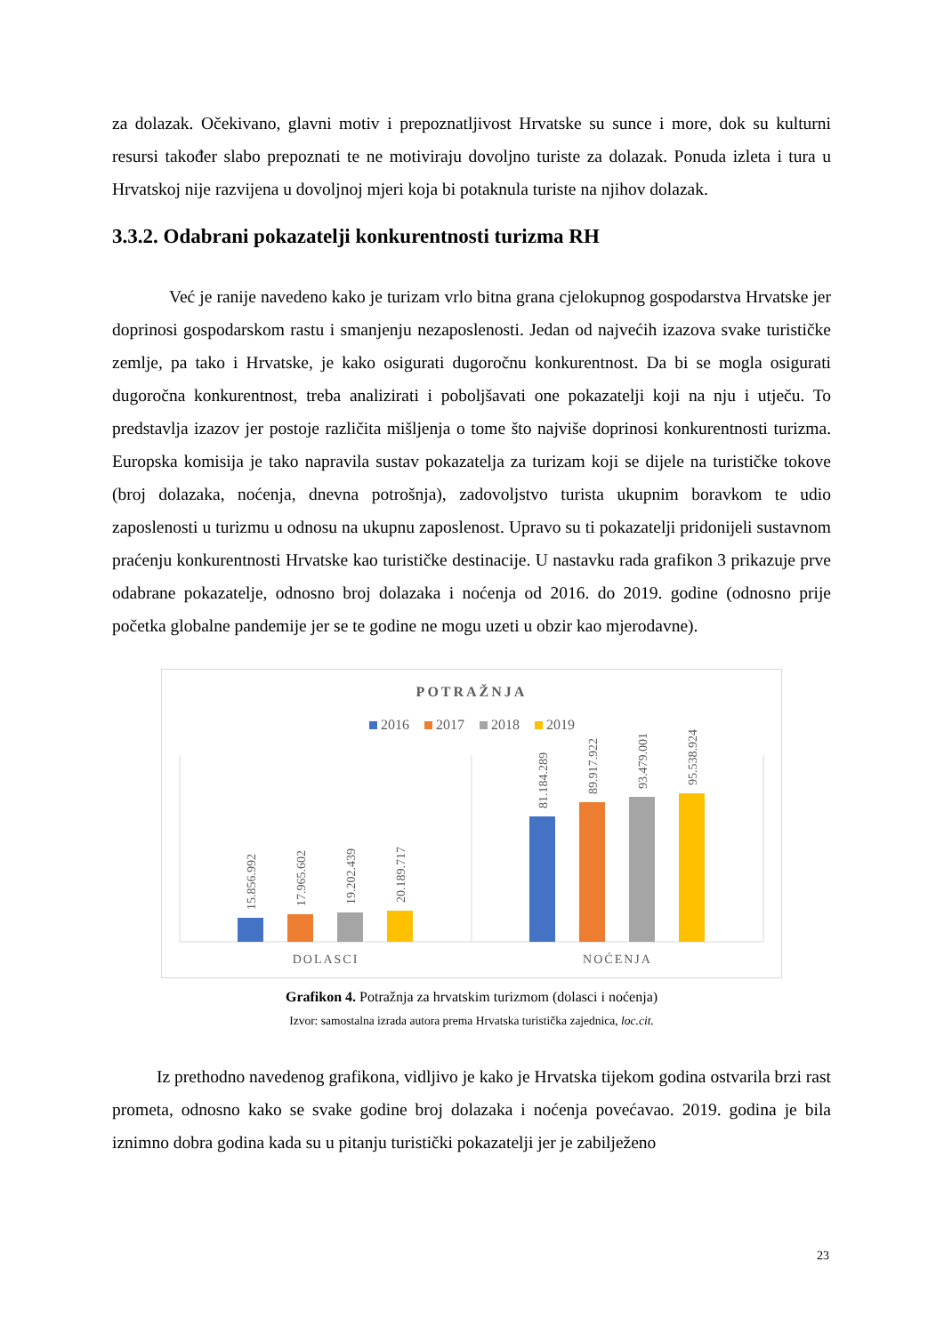za dolazak. Očekivano, glavni motiv i prepoznatljivost Hrvatske su sunce i more, dok su kulturni resursi također slabo prepoznati te ne motiviraju dovoljno turiste za dolazak. Ponuda izleta i tura u Hrvatskoj nije razvijena u dovoljnoj mjeri koja bi potaknula turiste na njihov dolazak.
3.3.2. Odabrani pokazatelji konkurentnosti turizma RH
Već je ranije navedeno kako je turizam vrlo bitna grana cjelokupnog gospodarstva Hrvatske jer doprinosi gospodarskom rastu i smanjenju nezaposlenosti. Jedan od najvećih izazova svake turističke zemlje, pa tako i Hrvatske, je kako osigurati dugoročnu konkurentnost. Da bi se mogla osigurati dugoročna konkurentnost, treba analizirati i poboljšavati one pokazatelji koji na nju i utječu. To predstavlja izazov jer postoje različita mišljenja o tome što najviše doprinosi konkurentnosti turizma. Europska komisija je tako napravila sustav pokazatelja za turizam koji se dijele na turističke tokove (broj dolazaka, noćenja, dnevna potrošnja), zadovoljstvo turista ukupnim boravkom te udio zaposlenosti u turizmu u odnosu na ukupnu zaposlenost. Upravo su ti pokazatelji pridonijeli sustavnom praćenju konkurentnosti Hrvatske kao turističke destinacije. U nastavku rada grafikon 3 prikazuje prve odabrane pokazatelje, odnosno broj dolazaka i noćenja od 2016. do 2019. godine (odnosno prije početka globalne pandemije jer se te godine ne mogu uzeti u obzir kao mjerodavne).
POTRAŽNJA
2016
2017
2018
2019
15.856.992
17.965.602
19.202.439
20.189.717
81.184.289
89.917.922
93.479.001
95.538.924
DOLASCI
NOĆENJA
Grafikon 4. Potražnja za hrvatskim turizmom (dolasci i noćenja)
Izvor: samostalna izrada autora prema Hrvatska turistička zajednica, loc.cit.
Iz prethodno navedenog grafikona, vidljivo je kako je Hrvatska tijekom godina ostvarila brzi rast prometa, odnosno kako se svake godine broj dolazaka i noćenja povećavao. 2019. godina je bila iznimno dobra godina kada su u pitanju turistički pokazatelji jer je zabilježeno
23